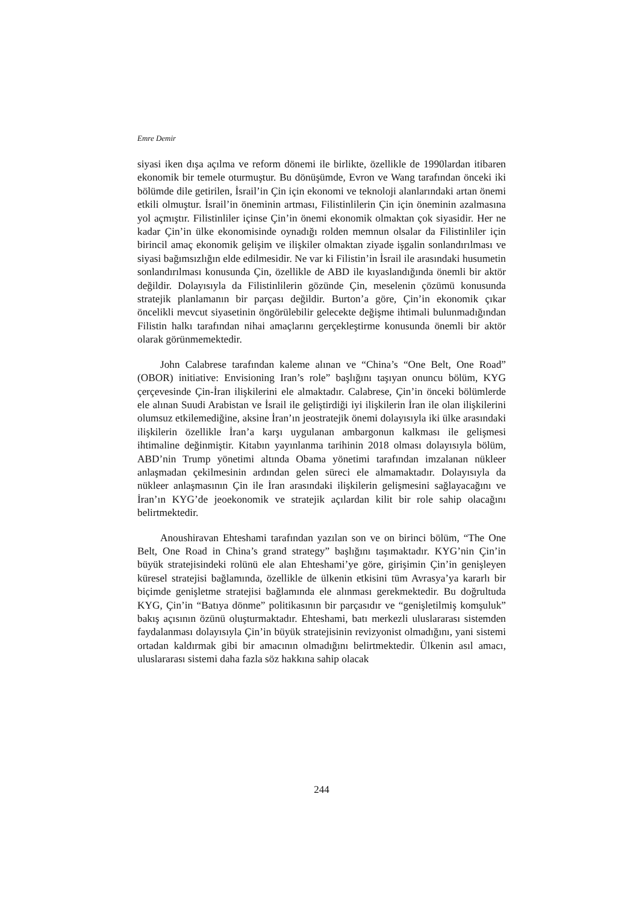Emre Demir
siyasi iken dışa açılma ve reform dönemi ile birlikte, özellikle de 1990lardan itibaren ekonomik bir temele oturmuştur. Bu dönüşümde, Evron ve Wang tarafından önceki iki bölümde dile getirilen, İsrail’in Çin için ekonomi ve teknoloji alanlarındaki artan önemi etkili olmuştur. İsrail’in öneminin artması, Filistinlilerin Çin için öneminin azalmasına yol açmıştır. Filistinliler içinse Çin’in önemi ekonomik olmaktan çok siyasidir. Her ne kadar Çin’in ülke ekonomisinde oynadığı rolden memnun olsalar da Filistinliler için birincil amaç ekonomik gelişim ve ilişkiler olmaktan ziyade işgalin sonlandırılması ve siyasi bağımsızlığın elde edilmesidir. Ne var ki Filistin’in İsrail ile arasındaki husumetin sonlandırılması konusunda Çin, özellikle de ABD ile kıyaslandığında önemli bir aktör değildir. Dolayısıyla da Filistinlilerin gözünde Çin, meselenin çözümü konusunda stratejik planlamanın bir parçası değildir. Burton’a göre, Çin’in ekonomik çıkar öncelikli mevcut siyasetinin öngörülebilir gelecekte değişme ihtimali bulunmadığından Filistin halkı tarafından nihai amaçlarını gerçekleştirme konusunda önemli bir aktör olarak görünmemektedir.
John Calabrese tarafından kaleme alınan ve “China’s “One Belt, One Road” (OBOR) initiative: Envisioning Iran’s role” başlığını taşıyan onuncu bölüm, KYG çerçevesinde Çin-İran ilişkilerini ele almaktadır. Calabrese, Çin’in önceki bölümlerde ele alınan Suudi Arabistan ve İsrail ile geliştirdiği iyi ilişkilerin İran ile olan ilişkilerini olumsuz etkilemediğine, aksine İran’ın jeostratejik önemi dolayısıyla iki ülke arasındaki ilişkilerin özellikle İran’a karşı uygulanan ambargonun kalkması ile gelişmesi ihtimaline değinmiştir. Kitabın yayınlanma tarihinin 2018 olması dolayısıyla bölüm, ABD’nin Trump yönetimi altında Obama yönetimi tarafından imzalanan nükleer anlaşmadan çekilmesinin ardından gelen süreci ele almamaktadır. Dolayısıyla da nükleer anlaşmasının Çin ile İran arasındaki ilişkilerin gelişmesini sağlayacağını ve İran’ın KYG’de jeoekonomik ve stratejik açılardan kilit bir role sahip olacağını belirtmektedir.
Anoushiravan Ehteshami tarafından yazılan son ve on birinci bölüm, “The One Belt, One Road in China’s grand strategy” başlığını taşımaktadır. KYG’nin Çin’in büyük stratejisindeki rolünü ele alan Ehteshami’ye göre, girişimin Çin’in genişleyen küresel stratejisi bağlamında, özellikle de ülkenin etkisini tüm Avrasya’ya kararlı bir biçimde genişletme stratejisi bağlamında ele alınması gerekmektedir. Bu doğrultuda KYG, Çin’in “Batıya dönme” politikasının bir parçasıdır ve “genişletilmiş komşuluk” bakış açısının özünü oluşturmaktadır. Ehteshami, batı merkezli uluslararası sistemden faydalanması dolayısıyla Çin’in büyük stratejisinin revizyonist olmadığını, yani sistemi ortadan kaldırmak gibi bir amacının olmadığını belirtmektedir. Ülkenin asıl amacı, uluslararası sistemi daha fazla söz hakkına sahip olacak
244